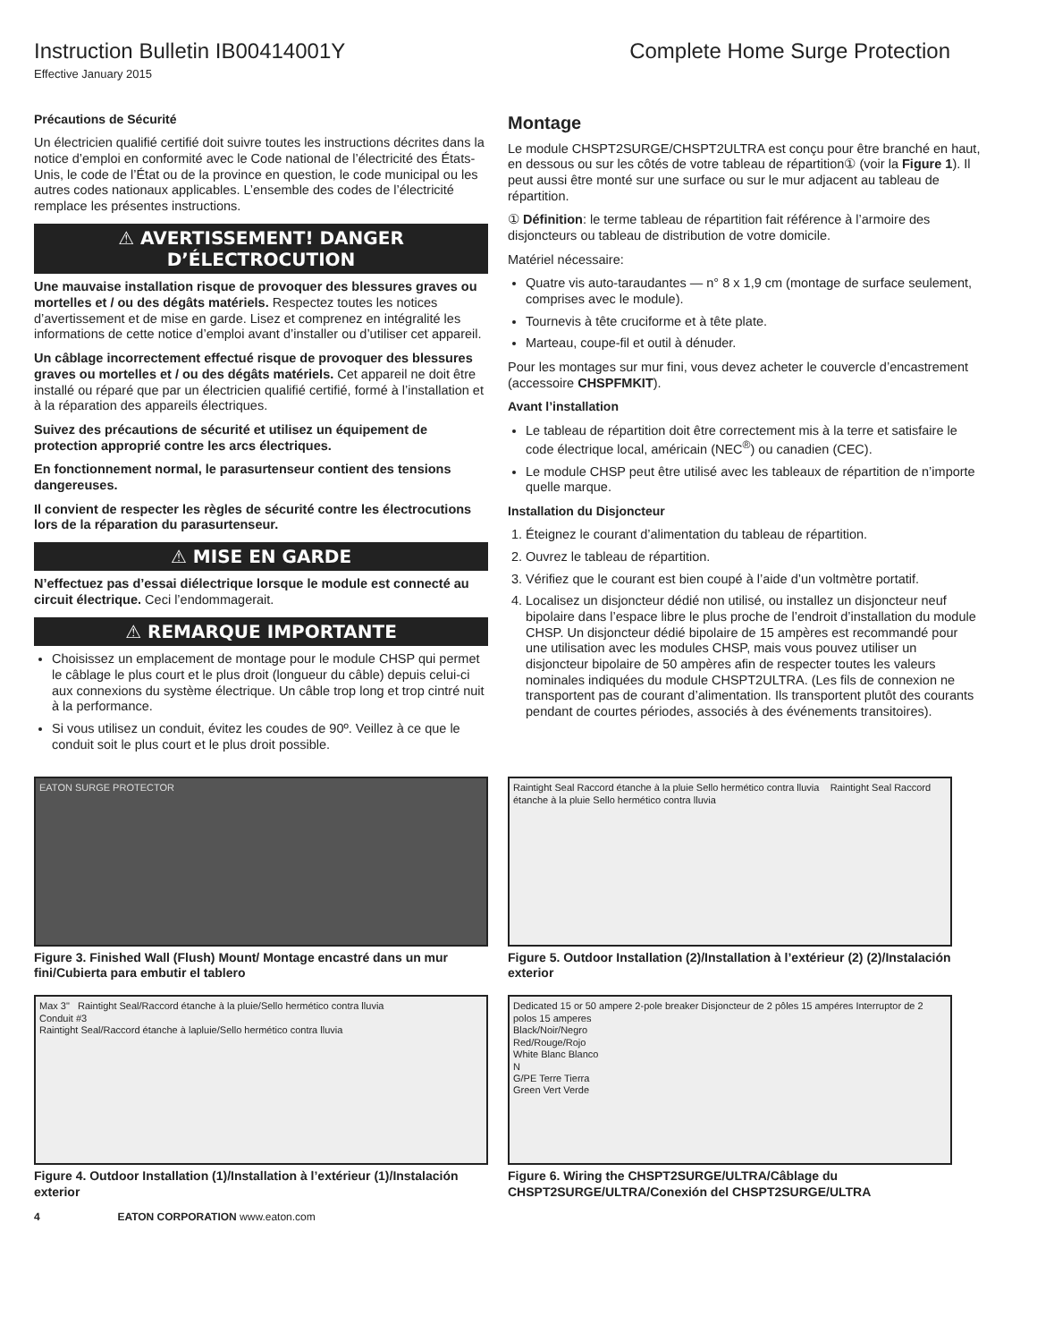Instruction Bulletin IB00414001Y
Complete Home Surge Protection
Effective January 2015
Précautions de Sécurité
Un électricien qualifié certifié doit suivre toutes les instructions décrites dans la notice d’emploi en conformité avec le Code national de l’électricité des États-Unis, le code de l’État ou de la province en question, le code municipal ou les autres codes nationaux applicables. L’ensemble des codes de l’électricité remplace les présentes instructions.
⚠ AVERTISSEMENT! DANGER D’ÉLECTROCUTION
Une mauvaise installation risque de provoquer des blessures graves ou mortelles et / ou des dégâts matériels. Respectez toutes les notices d’avertissement et de mise en garde. Lisez et comprenez en intégralité les informations de cette notice d’emploi avant d’installer ou d’utiliser cet appareil.
Un câblage incorrectement effectué risque de provoquer des blessures graves ou mortelles et / ou des dégâts matériels. Cet appareil ne doit être installé ou réparé que par un électricien qualifié certifié, formé à l’installation et à la réparation des appareils électriques.
Suivez des précautions de sécurité et utilisez un équipement de protection approprié contre les arcs électriques.
En fonctionnement normal, le parasurtenseur contient des tensions dangereuses.
Il convient de respecter les règles de sécurité contre les électrocutions lors de la réparation du parasurtenseur.
⚠ MISE EN GARDE
N’effectuez pas d’essai diélectrique lorsque le module est connecté au circuit électrique. Ceci l’endommagerait.
⚠ REMARQUE IMPORTANTE
Choisissez un emplacement de montage pour le module CHSP qui permet le câblage le plus court et le plus droit (longueur du câble) depuis celui-ci aux connexions du système électrique. Un câble trop long et trop cintré nuit à la performance.
Si vous utilisez un conduit, évitez les coudes de 90º. Veillez à ce que le conduit soit le plus court et le plus droit possible.
Montage
Le module CHSPT2SURGE/CHSPT2ULTRA est conçu pour être branché en haut, en dessous ou sur les côtés de votre tableau de répartition① (voir la Figure 1). Il peut aussi être monté sur une surface ou sur le mur adjacent au tableau de répartition.
① Définition: le terme tableau de répartition fait référence à l’armoire des disjoncteurs ou tableau de distribution de votre domicile.
Matériel nécessaire:
Quatre vis auto-taraudantes — n° 8 x 1,9 cm (montage de surface seulement, comprises avec le module).
Tournevis à tête cruciforme et à tête plate.
Marteau, coupe-fil et outil à dénuder.
Pour les montages sur mur fini, vous devez acheter le couvercle d’encastrement (accessoire CHSPFMKIT).
Avant l’installation
Le tableau de répartition doit être correctement mis à la terre et satisfaire le code électrique local, américain (NEC<sup>®</sup>) ou canadien (CEC).
Le module CHSP peut être utilisé avec les tableaux de répartition de n’importe quelle marque.
Installation du Disjoncteur
1. Éteignez le courant d’alimentation du tableau de répartition.
2. Ouvrez le tableau de répartition.
3. Vérifiez que le courant est bien coupé à l’aide d’un voltmètre portatif.
4. Localisez un disjoncteur dédié non utilisé, ou installez un disjoncteur neuf bipolaire dans l’espace libre le plus proche de l’endroit d’installation du module CHSP. Un disjoncteur dédié bipolaire de 15 ampères est recommandé pour une utilisation avec les modules CHSP, mais vous pouvez utiliser un disjoncteur bipolaire de 50 ampères afin de respecter toutes les valeurs nominales indiquées du module CHSPT2ULTRA. (Les fils de connexion ne transportent pas de courant d’alimentation. Ils transportent plutôt des courants pendant de courtes périodes, associés à des événements transitoires).
EATON SURGE PROTECTOR
Figure 3. Finished Wall (Flush) Mount/ Montage encastré dans un mur fini/Cubierta para embutir el tablero
Raintight Seal Raccord étanche à la pluie Sello hermético contra lluvia Raintight Seal Raccord étanche à la pluie Sello hermético contra lluvia
Figure 5. Outdoor Installation (2)/Installation à l’extérieur (2) (2)/Instalación exterior
Max 3" Raintight Seal/Raccord étanche à la pluie/Sello hermético contra lluvia
Conduit #3
Raintight Seal/Raccord étanche à lapluie/Sello hermético contra lluvia
Figure 4. Outdoor Installation (1)/Installation à l’extérieur (1)/Instalación exterior
Dedicated 15 or 50 ampere 2-pole breaker Disjoncteur de 2 pôles 15 ampéres Interruptor de 2 polos 15 amperes
Black/Noir/Negro
Red/Rouge/Rojo
White Blanc Blanco
N
G/PE Terre Tierra
Green Vert Verde
Figure 6. Wiring the CHSPT2SURGE/ULTRA/Câblage du CHSPT2SURGE/ULTRA/Conexión del CHSPT2SURGE/ULTRA
4 EATON CORPORATION www.eaton.com